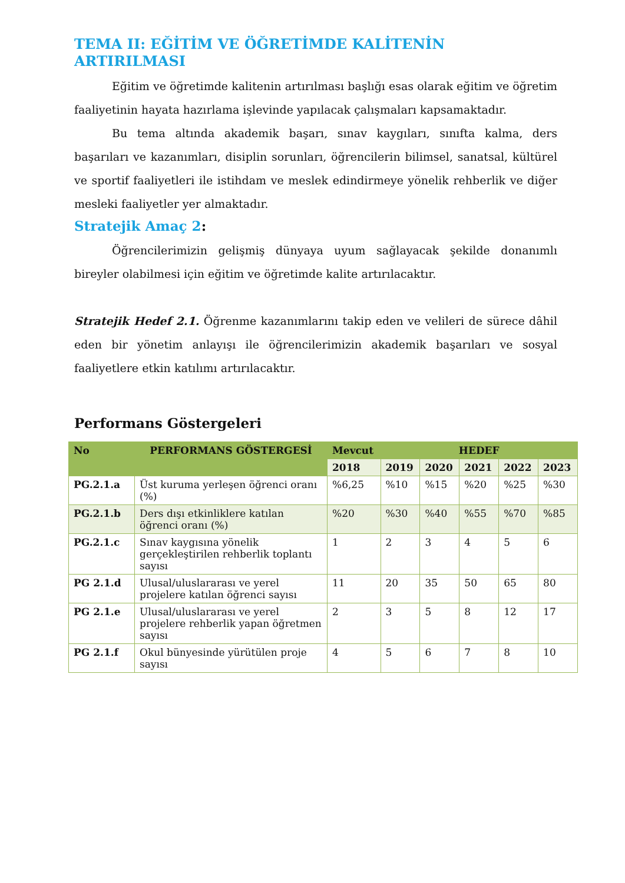TEMA II: EĞİTİM VE ÖĞRETİMDE KALİTENİN ARTIRILMASI
Eğitim ve öğretimde kalitenin artırılması başlığı esas olarak eğitim ve öğretim faaliyetinin hayata hazırlama işlevinde yapılacak çalışmaları kapsamaktadır.
Bu tema altında akademik başarı, sınav kaygıları, sınıfta kalma, ders başarıları ve kazanımları, disiplin sorunları, öğrencilerin bilimsel, sanatsal, kültürel ve sportif faaliyetleri ile istihdam ve meslek edindirmeye yönelik rehberlik ve diğer mesleki faaliyetler yer almaktadır.
Stratejik Amaç 2:
Öğrencilerimizin gelişmiş dünyaya uyum sağlayacak şekilde donanımlı bireyler olabilmesi için eğitim ve öğretimde kalite artırılacaktır.
Stratejik Hedef 2.1. Öğrenme kazanımlarını takip eden ve velileri de sürece dâhil eden bir yönetim anlayışı ile öğrencilerimizin akademik başarıları ve sosyal faaliyetlere etkin katılımı artırılacaktır.
Performans Göstergeleri
| No | PERFORMANS GÖSTERGESİ | Mevcut | HEDEF | | | | |
| --- | --- | --- | --- | --- | --- | --- | --- |
| | | 2018 | 2019 | 2020 | 2021 | 2022 | 2023 |
| PG.2.1.a | Üst kuruma yerleşen öğrenci oranı (%) | %6,25 | %10 | %15 | %20 | %25 | %30 |
| PG.2.1.b | Ders dışı etkinliklere katılan öğrenci oranı (%) | %20 | %30 | %40 | %55 | %70 | %85 |
| PG.2.1.c | Sınav kaygısına yönelik gerçekleştirilen rehberlik toplantı sayısı | 1 | 2 | 3 | 4 | 5 | 6 |
| PG 2.1.d | Ulusal/uluslararası ve yerel projelere katılan öğrenci sayısı | 11 | 20 | 35 | 50 | 65 | 80 |
| PG 2.1.e | Ulusal/uluslararası ve yerel projelere rehberlik yapan öğretmen sayısı | 2 | 3 | 5 | 8 | 12 | 17 |
| PG 2.1.f | Okul bünyesinde yürütülen proje sayısı | 4 | 5 | 6 | 7 | 8 | 10 |